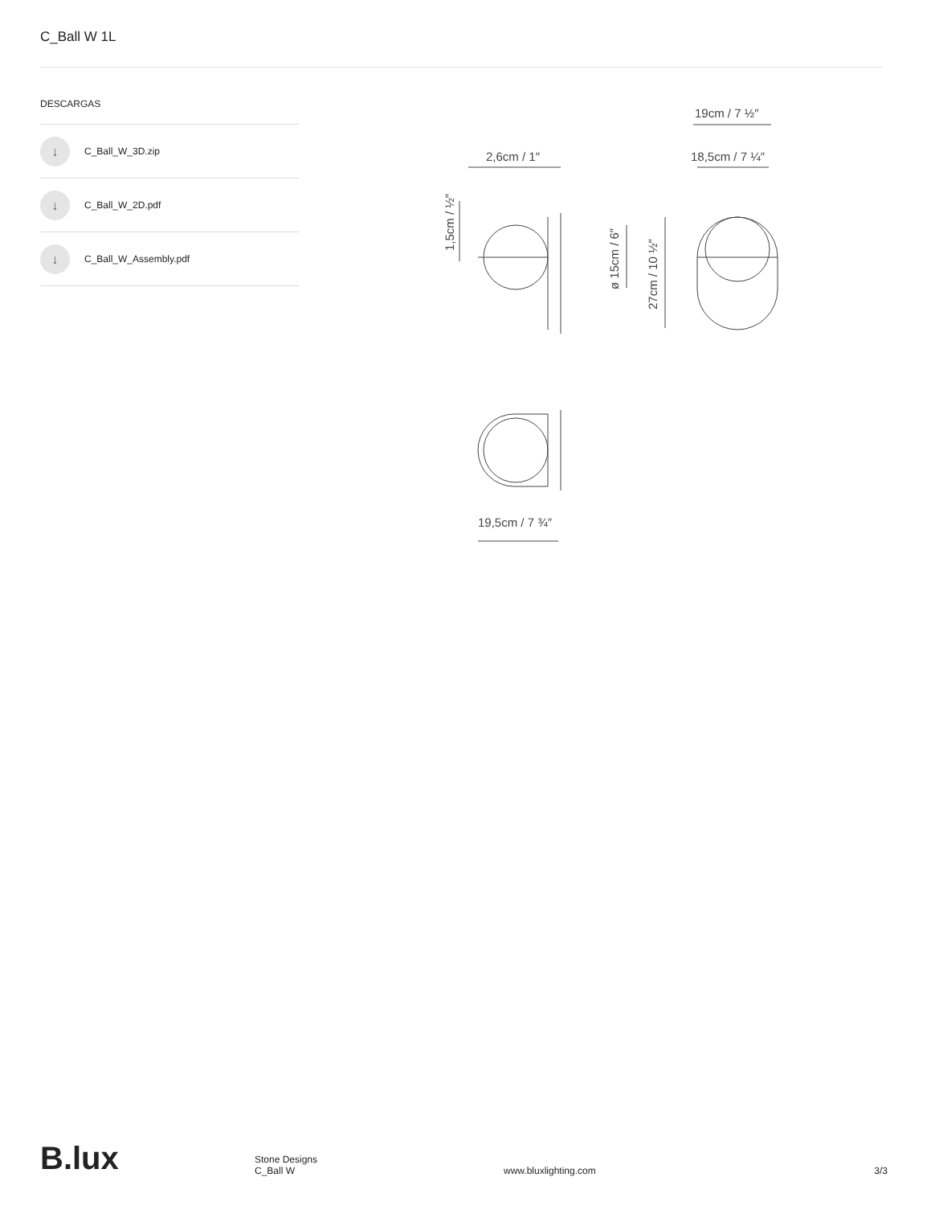C_Ball W 1L
DESCARGAS
↓ C_Ball_W_3D.zip
↓ C_Ball_W_2D.pdf
↓ C_Ball_W_Assembly.pdf
19cm / 7 ½″
2,6cm / 1″
18,5cm / 7 ¼″
1,5cm / ½″
ø 15cm / 6″
27cm / 10 ½″
19,5cm / 7 ¾″
B.lux
Stone Designs
C_Ball W
www.bluxlighting.com
3/3